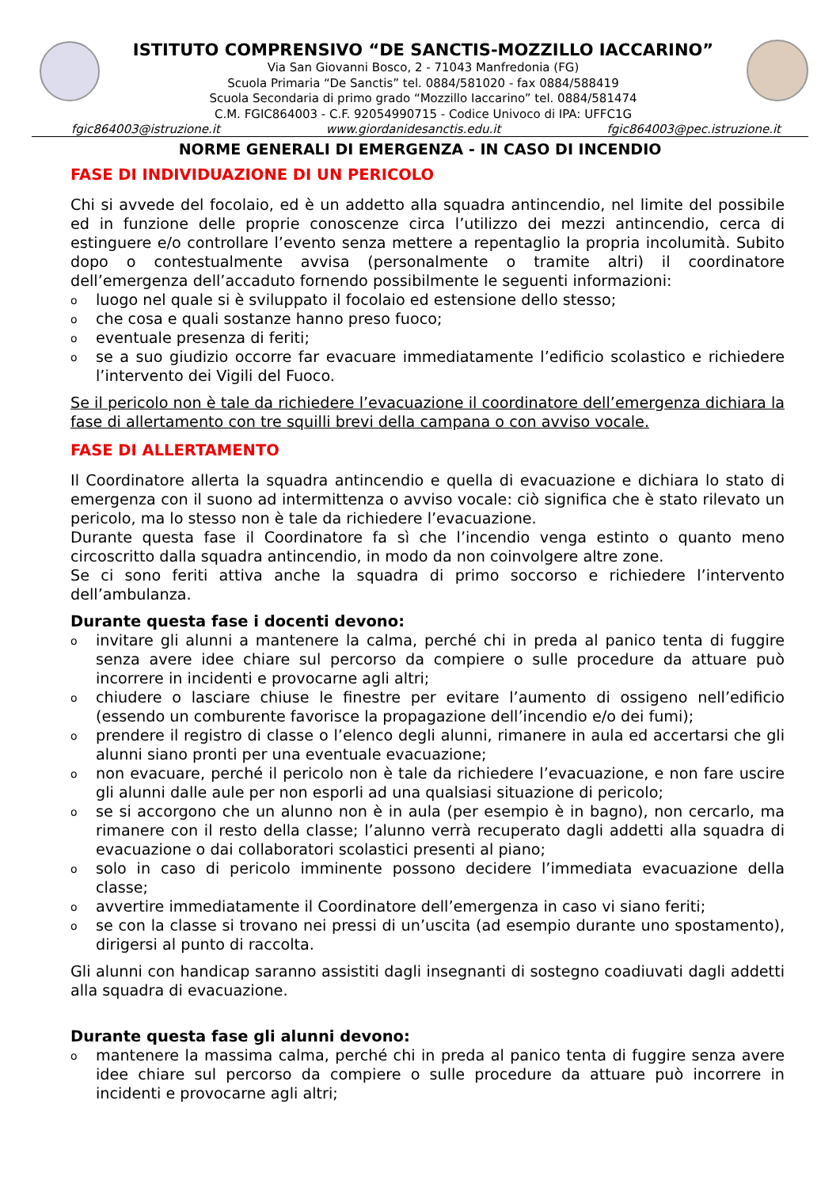ISTITUTO COMPRENSIVO “DE SANCTIS-MOZZILLO IACCARINO”
Via San Giovanni Bosco, 2 - 71043 Manfredonia (FG)
Scuola Primaria “De Sanctis” tel. 0884/581020 - fax 0884/588419
Scuola Secondaria di primo grado “Mozzillo Iaccarino” tel. 0884/581474
C.M. FGIC864003 - C.F. 92054990715 - Codice Univoco di IPA: UFFC1G
fgic864003@istruzione.it www.giordanidesanctis.edu.it fgic864003@pec.istruzione.it
NORME GENERALI DI EMERGENZA - IN CASO DI INCENDIO
FASE DI INDIVIDUAZIONE DI UN PERICOLO
Chi si avvede del focolaio, ed è un addetto alla squadra antincendio, nel limite del possibile ed in funzione delle proprie conoscenze circa l’utilizzo dei mezzi antincendio, cerca di estinguere e/o controllare l’evento senza mettere a repentaglio la propria incolumità. Subito dopo o contestualmente avvisa (personalmente o tramite altri) il coordinatore dell’emergenza dell’accaduto fornendo possibilmente le seguenti informazioni:
oluogo nel quale si è sviluppato il focolaio ed estensione dello stesso;
oche cosa e quali sostanze hanno preso fuoco;
oeventuale presenza di feriti;
ose a suo giudizio occorre far evacuare immediatamente l’edificio scolastico e richiedere l’intervento dei Vigili del Fuoco.
Se il pericolo non è tale da richiedere l’evacuazione il coordinatore dell’emergenza dichiara la fase di allertamento con tre squilli brevi della campana o con avviso vocale.
FASE DI ALLERTAMENTO
Il Coordinatore allerta la squadra antincendio e quella di evacuazione e dichiara lo stato di emergenza con il suono ad intermittenza o avviso vocale: ciò significa che è stato rilevato un pericolo, ma lo stesso non è tale da richiedere l’evacuazione.
Durante questa fase il Coordinatore fa sì che l’incendio venga estinto o quanto meno circoscritto dalla squadra antincendio, in modo da non coinvolgere altre zone.
Se ci sono feriti attiva anche la squadra di primo soccorso e richiedere l’intervento dell’ambulanza.
Durante questa fase i docenti devono:
oinvitare gli alunni a mantenere la calma, perché chi in preda al panico tenta di fuggire senza avere idee chiare sul percorso da compiere o sulle procedure da attuare può incorrere in incidenti e provocarne agli altri;
ochiudere o lasciare chiuse le finestre per evitare l’aumento di ossigeno nell’edificio (essendo un comburente favorisce la propagazione dell’incendio e/o dei fumi);
oprendere il registro di classe o l’elenco degli alunni, rimanere in aula ed accertarsi che gli alunni siano pronti per una eventuale evacuazione;
onon evacuare, perché il pericolo non è tale da richiedere l’evacuazione, e non fare uscire gli alunni dalle aule per non esporli ad una qualsiasi situazione di pericolo;
ose si accorgono che un alunno non è in aula (per esempio è in bagno), non cercarlo, ma rimanere con il resto della classe; l’alunno verrà recuperato dagli addetti alla squadra di evacuazione o dai collaboratori scolastici presenti al piano;
osolo in caso di pericolo imminente possono decidere l’immediata evacuazione della classe;
oavvertire immediatamente il Coordinatore dell’emergenza in caso vi siano feriti;
ose con la classe si trovano nei pressi di un’uscita (ad esempio durante uno spostamento), dirigersi al punto di raccolta.
Gli alunni con handicap saranno assistiti dagli insegnanti di sostegno coadiuvati dagli addetti alla squadra di evacuazione.
Durante questa fase gli alunni devono:
omantenere la massima calma, perché chi in preda al panico tenta di fuggire senza avere idee chiare sul percorso da compiere o sulle procedure da attuare può incorrere in incidenti e provocarne agli altri;